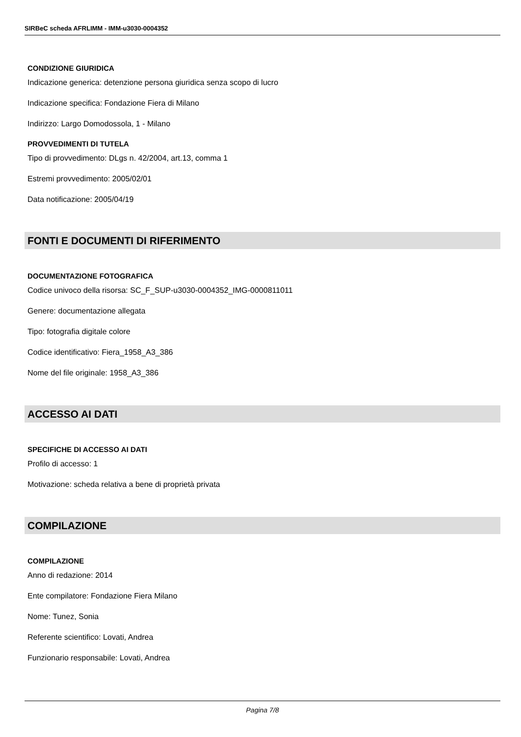SIRBeC scheda AFRLIMM - IMM-u3030-0004352
CONDIZIONE GIURIDICA
Indicazione generica: detenzione persona giuridica senza scopo di lucro
Indicazione specifica: Fondazione Fiera di Milano
Indirizzo: Largo Domodossola, 1 - Milano
PROVVEDIMENTI DI TUTELA
Tipo di provvedimento: DLgs n. 42/2004, art.13, comma 1
Estremi provvedimento: 2005/02/01
Data notificazione: 2005/04/19
FONTI E DOCUMENTI DI RIFERIMENTO
DOCUMENTAZIONE FOTOGRAFICA
Codice univoco della risorsa: SC_F_SUP-u3030-0004352_IMG-0000811011
Genere: documentazione allegata
Tipo: fotografia digitale colore
Codice identificativo: Fiera_1958_A3_386
Nome del file originale: 1958_A3_386
ACCESSO AI DATI
SPECIFICHE DI ACCESSO AI DATI
Profilo di accesso: 1
Motivazione: scheda relativa a bene di proprietà privata
COMPILAZIONE
COMPILAZIONE
Anno di redazione: 2014
Ente compilatore: Fondazione Fiera Milano
Nome: Tunez, Sonia
Referente scientifico: Lovati, Andrea
Funzionario responsabile: Lovati, Andrea
Pagina 7/8